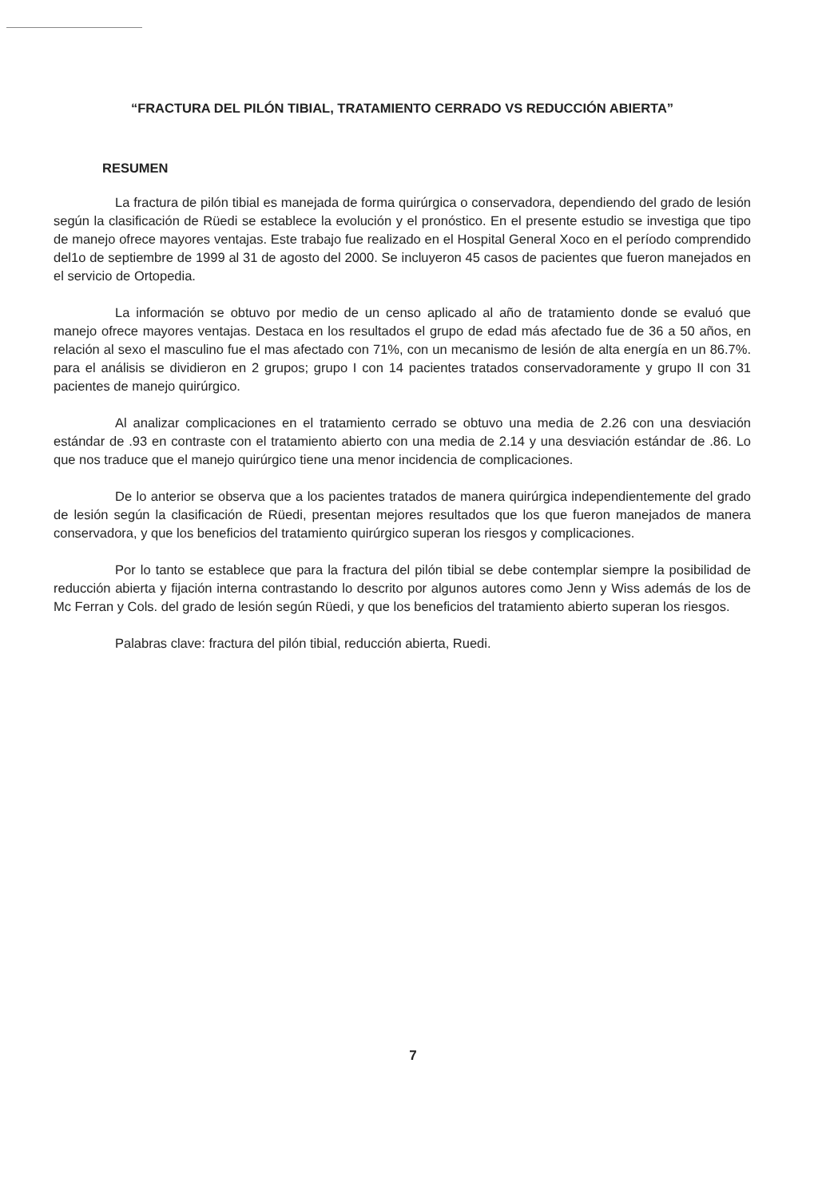“FRACTURA DEL PILÓN TIBIAL, TRATAMIENTO CERRADO VS REDUCCIÓN ABIERTA”
RESUMEN
La fractura de pilón tibial es manejada de forma quirúrgica o conservadora, dependiendo del grado de lesión según la clasificación de Rüedi se establece la evolución y el pronóstico. En el presente estudio se investiga que tipo de manejo ofrece mayores ventajas. Este trabajo fue realizado en el Hospital General Xoco en el período comprendido del1o de septiembre de 1999 al 31 de agosto del 2000. Se incluyeron 45 casos de pacientes que fueron manejados en el servicio de Ortopedia.
La información se obtuvo por medio de un censo aplicado al año de tratamiento donde se evaluó que manejo ofrece mayores ventajas. Destaca en los resultados el grupo de edad más afectado fue de 36 a 50 años, en relación al sexo el masculino fue el mas afectado con 71%, con un mecanismo de lesión de alta energía en un 86.7%. para el análisis se dividieron en 2 grupos; grupo I con 14 pacientes tratados conservadoramente y grupo II con 31 pacientes de manejo quirúrgico.
Al analizar complicaciones en el tratamiento cerrado se obtuvo una media de 2.26 con una desviación estándar de .93 en contraste con el tratamiento abierto con una media de 2.14 y una desviación estándar de .86. Lo que nos traduce que el manejo quirúrgico tiene una menor incidencia de complicaciones.
De lo anterior se observa que a los pacientes tratados de manera quirúrgica independientemente del grado de lesión según la clasificación de Rüedi, presentan mejores resultados que los que fueron manejados de manera conservadora, y que los beneficios del tratamiento quirúrgico superan los riesgos y complicaciones.
Por lo tanto se establece que para la fractura del pilón tibial se debe contemplar siempre la posibilidad de reducción abierta y fijación interna contrastando lo descrito por algunos autores como Jenn y Wiss además de los de Mc Ferran y Cols. del grado de lesión según Rüedi, y que los beneficios del tratamiento abierto superan los riesgos.
Palabras clave: fractura del pilón tibial, reducción abierta, Ruedi.
7